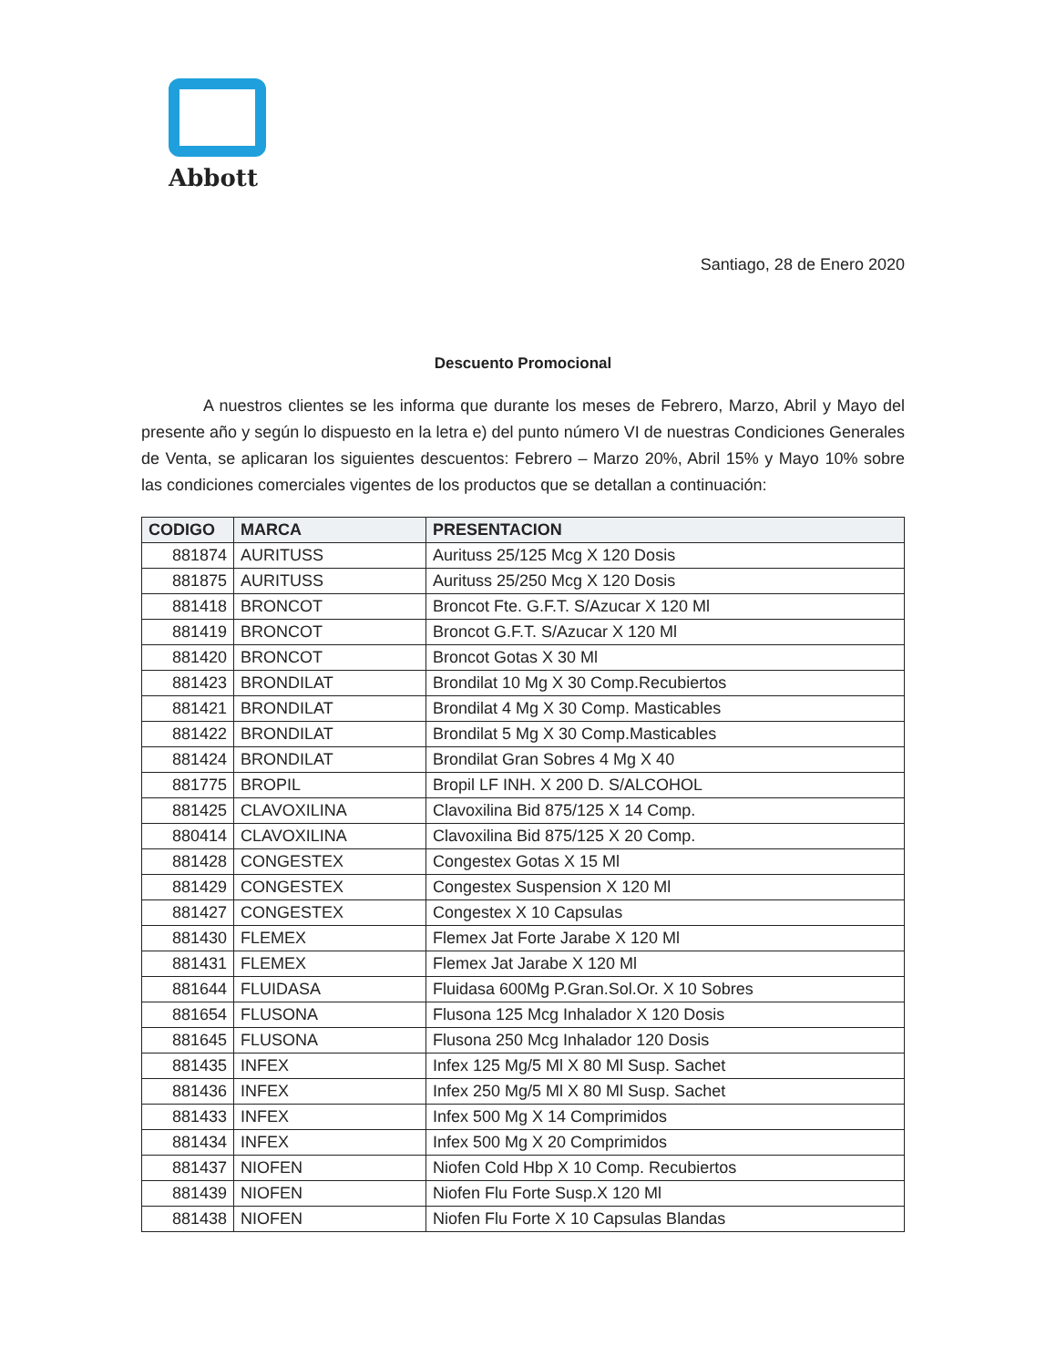Abbott
Santiago, 28 de Enero 2020
Descuento Promocional
A nuestros clientes se les informa que durante los meses de Febrero, Marzo, Abril y Mayo del presente año y según lo dispuesto en la letra e) del punto número VI de nuestras Condiciones Generales de Venta, se aplicaran los siguientes descuentos: Febrero – Marzo 20%, Abril 15% y Mayo 10% sobre las condiciones comerciales vigentes de los productos que se detallan a continuación:
| CODIGO | MARCA | PRESENTACION |
| --- | --- | --- |
| 881874 | AURITUSS | Aurituss 25/125 Mcg X 120 Dosis |
| 881875 | AURITUSS | Aurituss 25/250 Mcg X 120 Dosis |
| 881418 | BRONCOT | Broncot Fte. G.F.T. S/Azucar X 120 Ml |
| 881419 | BRONCOT | Broncot G.F.T. S/Azucar X 120 Ml |
| 881420 | BRONCOT | Broncot Gotas X 30 Ml |
| 881423 | BRONDILAT | Brondilat 10 Mg X 30 Comp.Recubiertos |
| 881421 | BRONDILAT | Brondilat 4 Mg X 30 Comp. Masticables |
| 881422 | BRONDILAT | Brondilat 5 Mg X 30 Comp.Masticables |
| 881424 | BRONDILAT | Brondilat Gran Sobres 4 Mg X 40 |
| 881775 | BROPIL | Bropil LF INH. X 200 D. S/ALCOHOL |
| 881425 | CLAVOXILINA | Clavoxilina Bid 875/125 X 14 Comp. |
| 880414 | CLAVOXILINA | Clavoxilina Bid 875/125 X 20 Comp. |
| 881428 | CONGESTEX | Congestex Gotas X 15 Ml |
| 881429 | CONGESTEX | Congestex Suspension X 120 Ml |
| 881427 | CONGESTEX | Congestex X 10 Capsulas |
| 881430 | FLEMEX | Flemex Jat Forte Jarabe X 120 Ml |
| 881431 | FLEMEX | Flemex Jat Jarabe X 120 Ml |
| 881644 | FLUIDASA | Fluidasa 600Mg P.Gran.Sol.Or. X 10 Sobres |
| 881654 | FLUSONA | Flusona 125 Mcg Inhalador X 120 Dosis |
| 881645 | FLUSONA | Flusona 250 Mcg Inhalador 120 Dosis |
| 881435 | INFEX | Infex 125 Mg/5 Ml X 80 Ml Susp. Sachet |
| 881436 | INFEX | Infex 250 Mg/5 Ml X 80 Ml Susp. Sachet |
| 881433 | INFEX | Infex 500 Mg X 14 Comprimidos |
| 881434 | INFEX | Infex 500 Mg X 20 Comprimidos |
| 881437 | NIOFEN | Niofen Cold Hbp X 10 Comp. Recubiertos |
| 881439 | NIOFEN | Niofen Flu Forte Susp.X 120 Ml |
| 881438 | NIOFEN | Niofen Flu Forte X 10 Capsulas Blandas |